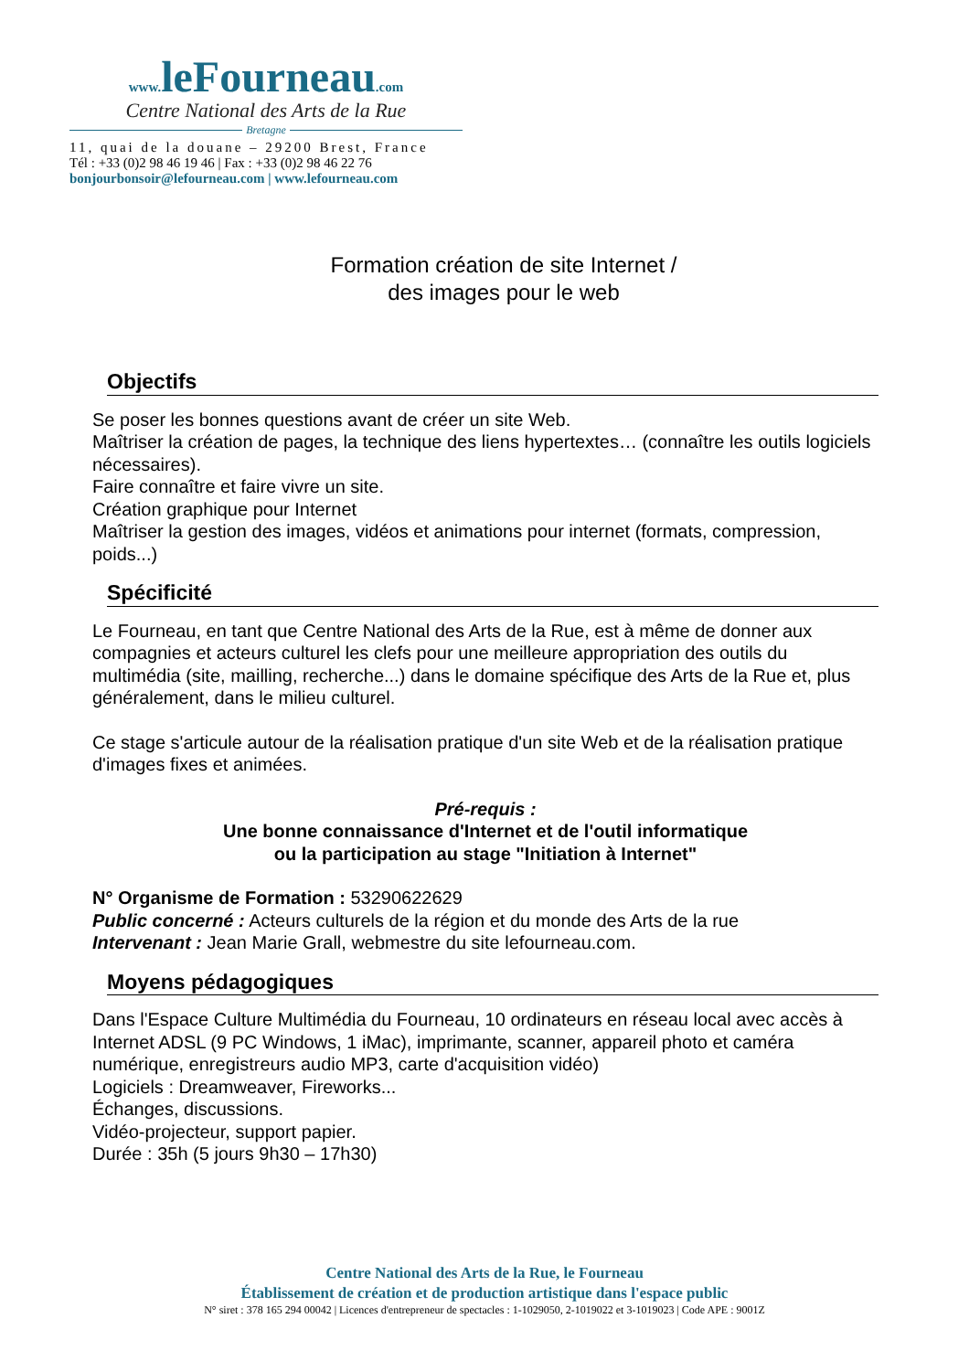www. leFourneau.com
Centre National des Arts de la Rue
Bretagne
11, quai de la douane – 29200 Brest, France
Tél : +33 (0)2 98 46 19 46 | Fax : +33 (0)2 98 46 22 76
bonjourbonsoir@lefourneau.com | www.lefourneau.com
Formation création de site Internet /
des images pour le web
Objectifs
Se poser les bonnes questions avant de créer un site Web.
Maîtriser la création de pages, la technique des liens hypertextes… (connaître les outils logiciels nécessaires).
Faire connaître et faire vivre un site.
Création graphique pour Internet
Maîtriser la gestion des images, vidéos et animations pour internet (formats, compression, poids...)
Spécificité
Le Fourneau, en tant que Centre National des Arts de la Rue, est à même de donner aux compagnies et acteurs culturel les clefs pour une meilleure appropriation des outils du multimédia (site, mailling, recherche...) dans le domaine spécifique des Arts de la Rue et, plus généralement, dans le milieu culturel.
Ce stage s'articule autour de la réalisation pratique d'un site Web et de la réalisation pratique d'images fixes et animées.
Pré-requis :
Une bonne connaissance d'Internet et de l'outil informatique
ou la participation au stage "Initiation à Internet"
N° Organisme de Formation : 53290622629
Public concerné : Acteurs culturels de la région et du monde des Arts de la rue
Intervenant : Jean Marie Grall, webmestre du site lefourneau.com.
Moyens pédagogiques
Dans l'Espace Culture Multimédia du Fourneau, 10 ordinateurs en réseau local avec accès à Internet ADSL (9 PC Windows, 1 iMac), imprimante, scanner, appareil photo et caméra numérique, enregistreurs audio MP3, carte d'acquisition vidéo)
Logiciels : Dreamweaver, Fireworks...
Échanges, discussions.
Vidéo-projecteur, support papier.
Durée : 35h (5 jours 9h30 – 17h30)
Centre National des Arts de la Rue, le Fourneau
Établissement de création et de production artistique dans l'espace public
N° siret : 378 165 294 00042 | Licences d'entrepreneur de spectacles : 1-1029050, 2-1019022 et 3-1019023 | Code APE : 9001Z